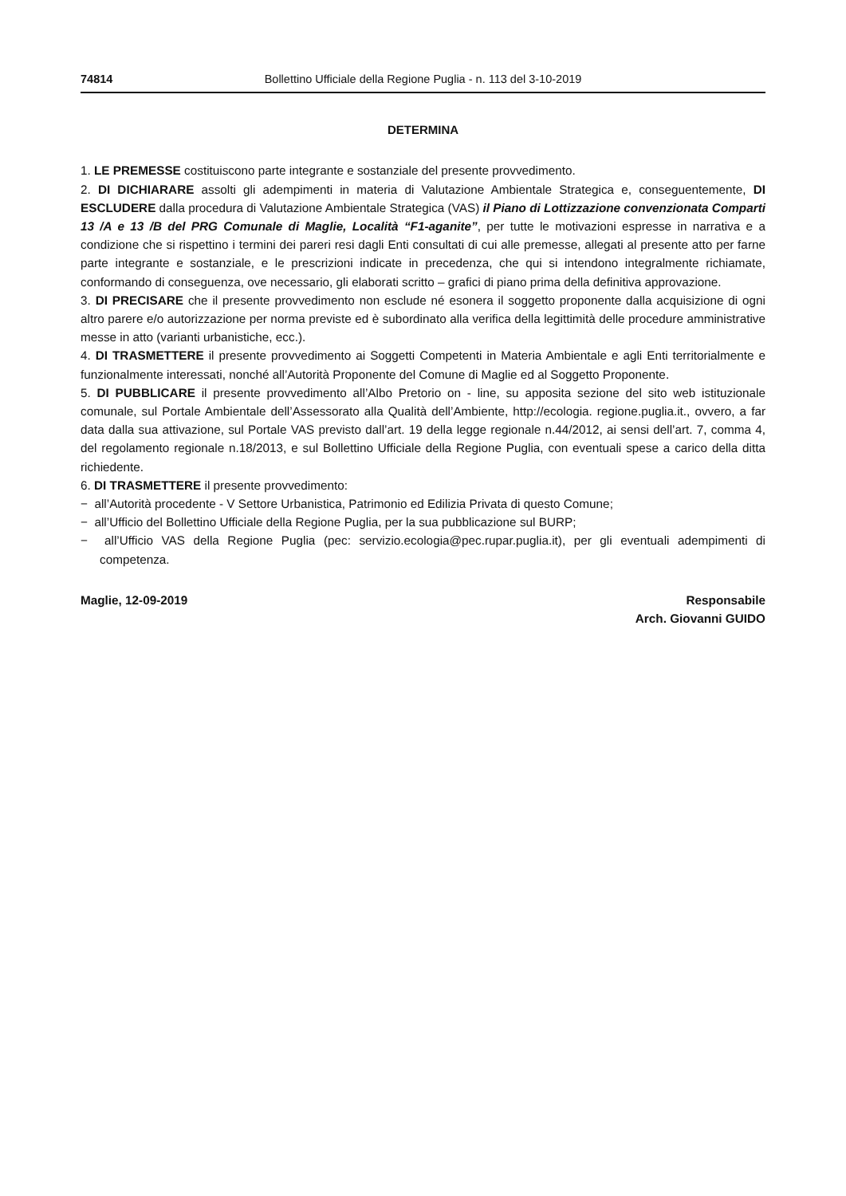74814 Bollettino Ufficiale della Regione Puglia - n. 113 del 3-10-2019
DETERMINA
1. LE PREMESSE costituiscono parte integrante e sostanziale del presente provvedimento.
2. DI DICHIARARE assolti gli adempimenti in materia di Valutazione Ambientale Strategica e, conseguentemente, DI ESCLUDERE dalla procedura di Valutazione Ambientale Strategica (VAS) il Piano di Lottizzazione convenzionata Comparti 13 /A e 13 /B del PRG Comunale di Maglie, Località “F1-aganite”, per tutte le motivazioni espresse in narrativa e a condizione che si rispettino i termini dei pareri resi dagli Enti consultati di cui alle premesse, allegati al presente atto per farne parte integrante e sostanziale, e le prescrizioni indicate in precedenza, che qui si intendono integralmente richiamate, conformando di conseguenza, ove necessario, gli elaborati scritto – grafici di piano prima della definitiva approvazione.
3. DI PRECISARE che il presente provvedimento non esclude né esonera il soggetto proponente dalla acquisizione di ogni altro parere e/o autorizzazione per norma previste ed è subordinato alla verifica della legittimità delle procedure amministrative messe in atto (varianti urbanistiche, ecc.).
4. DI TRASMETTERE il presente provvedimento ai Soggetti Competenti in Materia Ambientale e agli Enti territorialmente e funzionalmente interessati, nonché all’Autorità Proponente del Comune di Maglie ed al Soggetto Proponente.
5. DI PUBBLICARE il presente provvedimento all’Albo Pretorio on - line, su apposita sezione del sito web istituzionale comunale, sul Portale Ambientale dell’Assessorato alla Qualità dell’Ambiente, http://ecologia. regione.puglia.it., ovvero, a far data dalla sua attivazione, sul Portale VAS previsto dall’art. 19 della legge regionale n.44/2012, ai sensi dell’art. 7, comma 4, del regolamento regionale n.18/2013, e sul Bollettino Ufficiale della Regione Puglia, con eventuali spese a carico della ditta richiedente.
6. DI TRASMETTERE il presente provvedimento:
− all’Autorità procedente - V Settore Urbanistica, Patrimonio ed Edilizia Privata di questo Comune;
− all’Ufficio del Bollettino Ufficiale della Regione Puglia, per la sua pubblicazione sul BURP;
− all’Ufficio VAS della Regione Puglia (pec: servizio.ecologia@pec.rupar.puglia.it), per gli eventuali adempimenti di competenza.
Maglie, 12-09-2019 Responsabile
Arch. Giovanni GUIDO